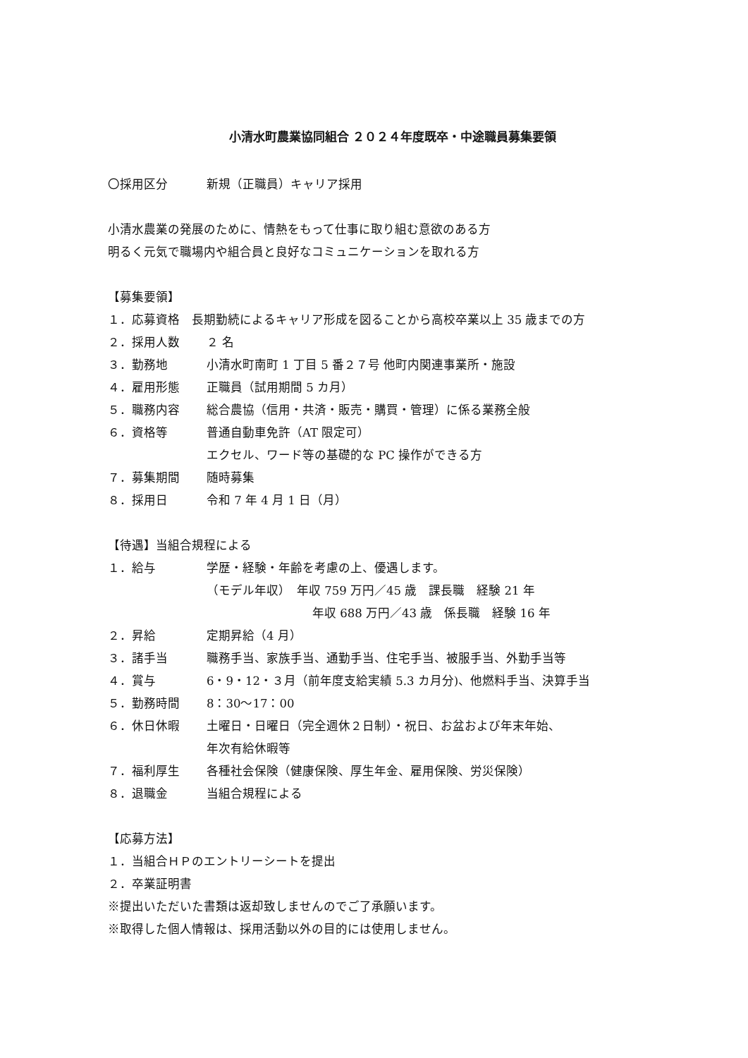小清水町農業協同組合 ２０２４年度既卒・中途職員募集要領
〇採用区分 新規（正職員）キャリア採用
小清水農業の発展のために、情熱をもって仕事に取り組む意欲のある方
明るく元気で職場内や組合員と良好なコミュニケーションを取れる方
【募集要領】
１．応募資格　長期勤続によるキャリア形成を図ることから高校卒業以上 35 歳までの方
２．採用人数 ２ 名
３．勤務地 小清水町南町 1 丁目 5 番２７号 他町内関連事業所・施設
４．雇用形態 正職員（試用期間 5 カ月）
５．職務内容 総合農協（信用・共済・販売・購買・管理）に係る業務全般
６．資格等 普通自動車免許（AT 限定可）
エクセル、ワード等の基礎的な PC 操作ができる方
７．募集期間 随時募集
８．採用日 令和 7 年 4 月 1 日（月）
【待遇】当組合規程による
１．給与 学歴・経験・年齢を考慮の上、優遇します。
（モデル年収）　年収 759 万円／45 歳　課長職　経験 21 年
年収 688 万円／43 歳　係長職　経験 16 年
２．昇給 定期昇給（4 月）
３．諸手当 職務手当、家族手当、通勤手当、住宅手当、被服手当、外勤手当等
４．賞与 6・9・12・３月（前年度支給実績 5.3 カ月分)、他燃料手当、決算手当
５．勤務時間 8：30〜17：00
６．休日休暇 土曜日・日曜日（完全週休２日制）・祝日、お盆および年末年始、
年次有給休暇等
７．福利厚生 各種社会保険（健康保険、厚生年金、雇用保険、労災保険）
８．退職金 当組合規程による
【応募方法】
１．当組合ＨＰのエントリーシートを提出
２．卒業証明書
※提出いただいた書類は返却致しませんのでご了承願います。
※取得した個人情報は、採用活動以外の目的には使用しません。